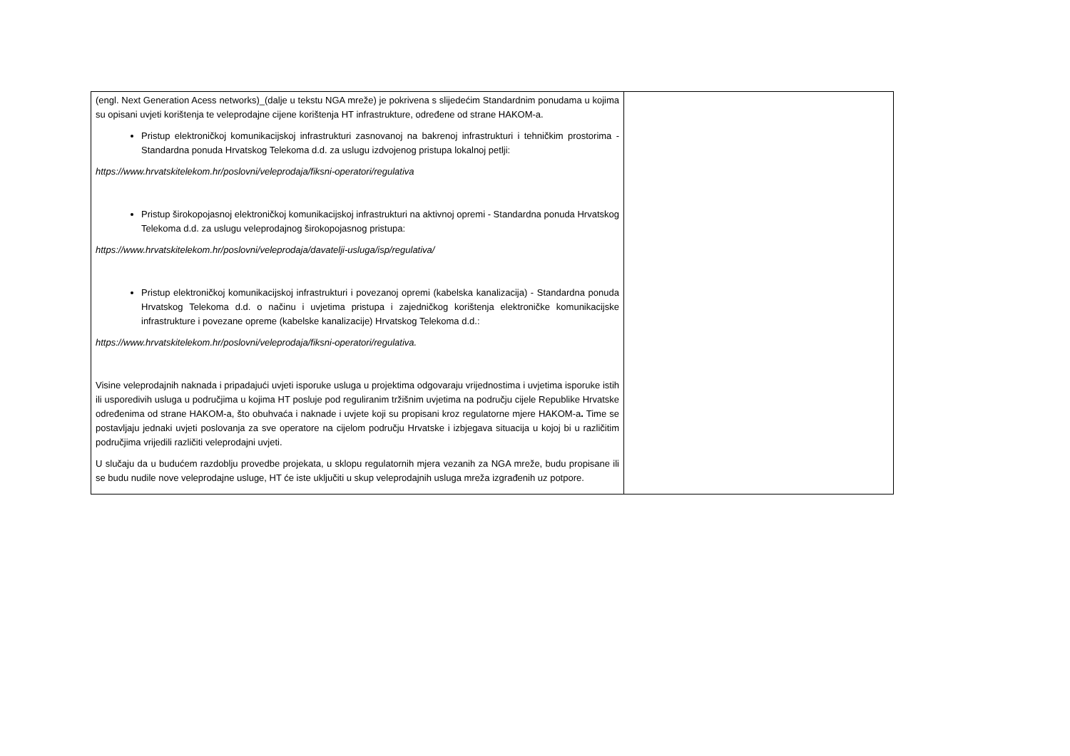| (engl. Next Generation Acess networks)_(dalje u tekstu NGA mreže) je pokrivena s slijedećim Standardnim ponudama u kojima su opisani uvjeti korištenja te veleprodajne cijene korištenja HT infrastrukture, određene od strane HAKOM-a. Pristup elektroničkoj komunikacijskoj infrastrukturi zasnovanoj na bakrenoj infrastrukturi i tehničkim prostorima - Standardna ponuda Hrvatskog Telekoma d.d. za uslugu izdvojenog pristupa lokalnoj petlji: https://www.hrvatskitelekom.hr/poslovni/veleprodaja/fiksni-operatori/regulativa Pristup širokopojasnoj elektroničkoj komunikacijskoj infrastrukturi na aktivnoj opremi - Standardna ponuda Hrvatskog Telekoma d.d. za uslugu veleprodajnog širokopojasnog pristupa: https://www.hrvatskitelekom.hr/poslovni/veleprodaja/davatelji-usluga/isp/regulativa/ Pristup elektroničkoj komunikacijskoj infrastrukturi i povezanoj opremi (kabelska kanalizacija) - Standardna ponuda Hrvatskog Telekoma d.d. o načinu i uvjetima pristupa i zajedničkog korištenja elektroničke komunikacijske infrastrukture i povezane opreme (kabelske kanalizacije) Hrvatskog Telekoma d.d.: https://www.hrvatskitelekom.hr/poslovni/veleprodaja/fiksni-operatori/regulativa. Visine veleprodajnih naknada i pripadajući uvjeti isporuke usluga u projektima odgovaraju vrijednostima i uvjetima isporuke istih ili usporedivih usluga u područjima u kojima HT posluje pod reguliranim tržišnim uvjetima na području cijele Republike Hrvatske određenima od strane HAKOM-a, što obuhvaća i naknade i uvjete koji su propisani kroz regulatorne mjere HAKOM-a . Time se postavljaju jednaki uvjeti poslovanja za sve operatore na cijelom području Hrvatske i izbjegava situacija u kojoj bi u različitim područjima vrijedili različiti veleprodajni uvjeti. U slučaju da u budućem razdoblju provedbe projekata, u sklopu regulatornih mjera vezanih za NGA mreže, budu propisane ili se budu nudile nove veleprodajne usluge, HT će iste uključiti u skup veleprodajnih usluga mreža izgrađenih uz potpore. | |